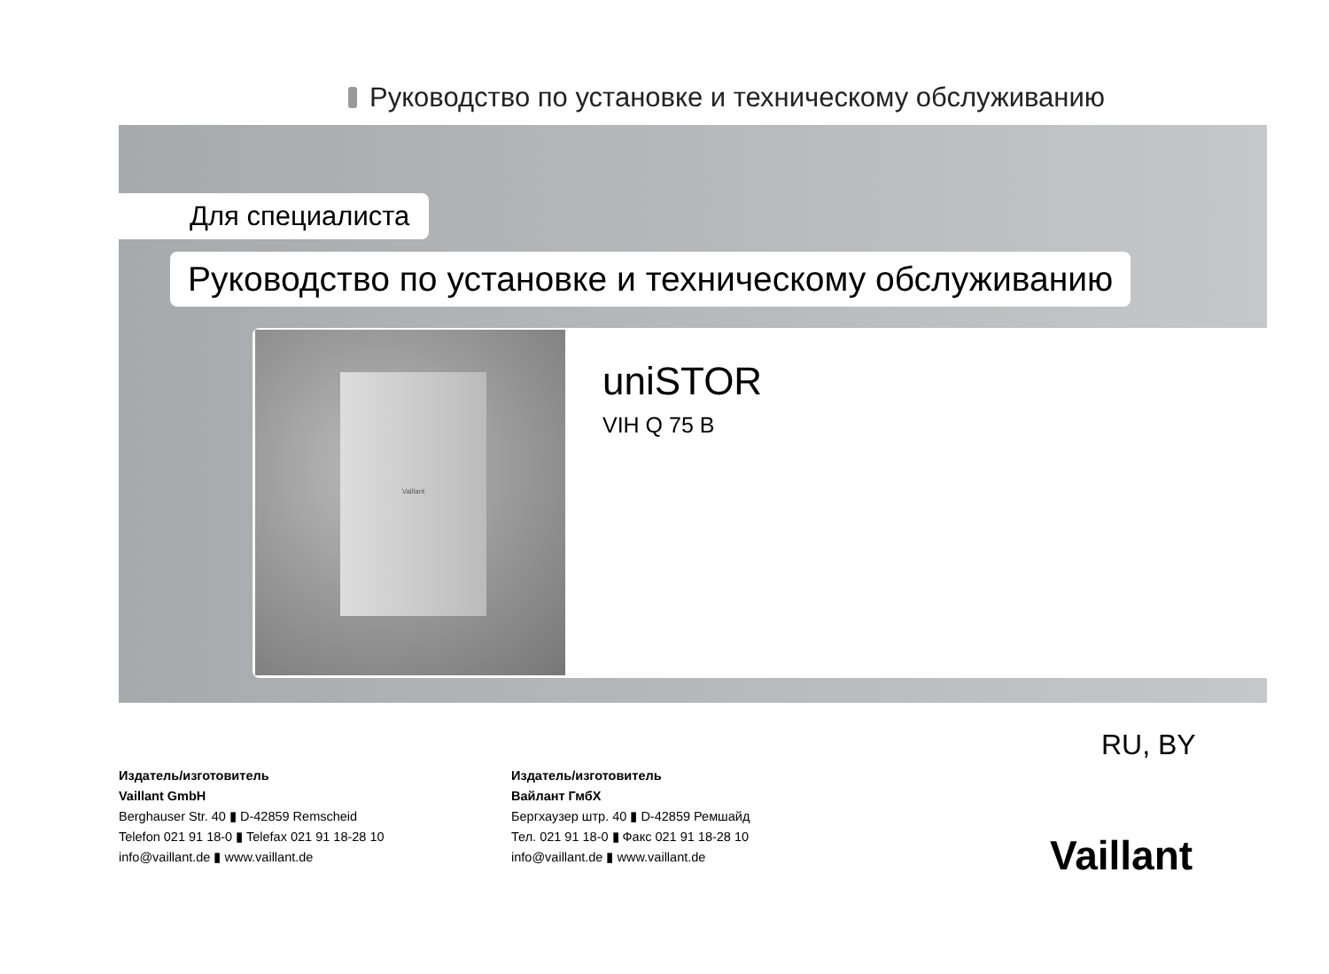Руководство по установке и техническому обслуживанию
Для специалиста
Руководство по установке и техническому обслуживанию
Vaillant
uniSTOR
VIH Q 75 B
RU, BY
Издатель/изготовитель
Vaillant GmbH
Berghauser Str. 40 ▮ D-42859 Remscheid
Telefon 021 91 18-0 ▮ Telefax 021 91 18-28 10
info@vaillant.de ▮ www.vaillant.de
Издатель/изготовитель
Вайлант ГмбХ
Бергхаузер штр. 40 ▮ D-42859 Ремшайд
Тел. 021 91 18-0 ▮ Факс 021 91 18-28 10
info@vaillant.de ▮ www.vaillant.de
Vaillant